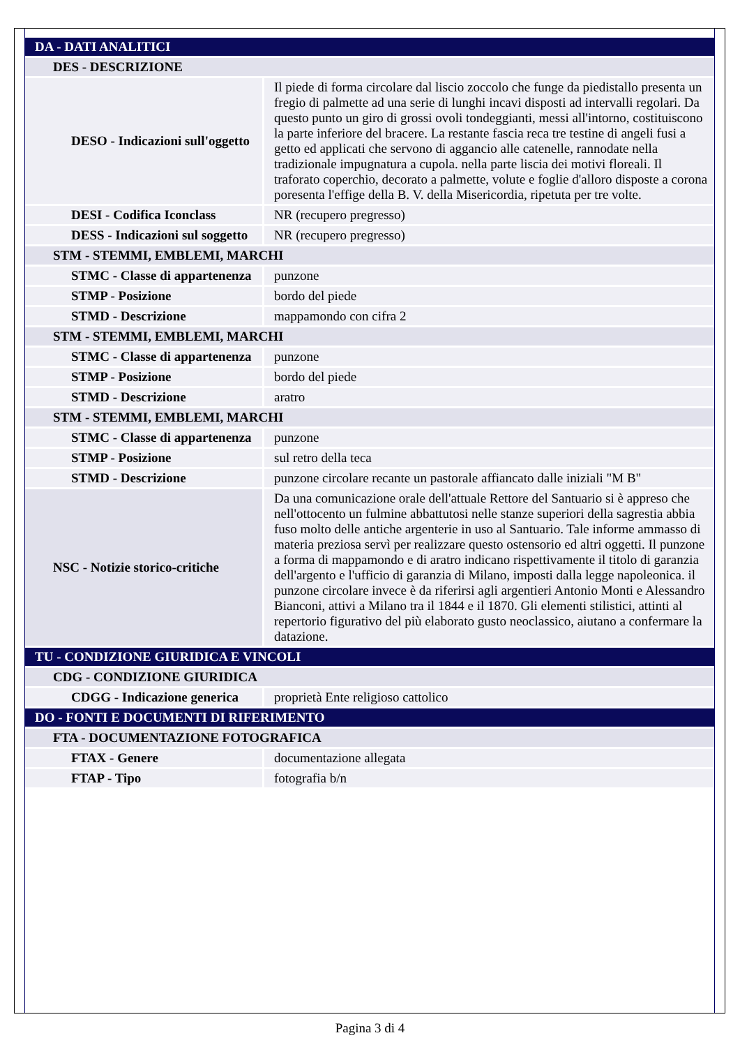| DA - DATI ANALITICI | |
| DES - DESCRIZIONE | |
| DESO - Indicazioni sull'oggetto | Il piede di forma circolare dal liscio zoccolo che funge da piedistallo presenta un fregio di palmette ad una serie di lunghi incavi disposti ad intervalli regolari. Da questo punto un giro di grossi ovoli tondeggianti, messi all'intorno, costituiscono la parte inferiore del bracere. La restante fascia reca tre testine di angeli fusi a getto ed applicati che servono di aggancio alle catenelle, rannodate nella tradizionale impugnatura a cupola. nella parte liscia dei motivi floreali. Il traforato coperchio, decorato a palmette, volute e foglie d'alloro disposte a corona poresenta l'effige della B. V. della Misericordia, ripetuta per tre volte. |
| DESI - Codifica Iconclass | NR (recupero pregresso) |
| DESS - Indicazioni sul soggetto | NR (recupero pregresso) |
| STM - STEMMI, EMBLEMI, MARCHI | |
| STMC - Classe di appartenenza | punzone |
| STMP - Posizione | bordo del piede |
| STMD - Descrizione | mappamondo con cifra 2 |
| STM - STEMMI, EMBLEMI, MARCHI | |
| STMC - Classe di appartenenza | punzone |
| STMP - Posizione | bordo del piede |
| STMD - Descrizione | aratro |
| STM - STEMMI, EMBLEMI, MARCHI | |
| STMC - Classe di appartenenza | punzone |
| STMP - Posizione | sul retro della teca |
| STMD - Descrizione | punzone circolare recante un pastorale affiancato dalle iniziali "M B" |
| NSC - Notizie storico-critiche | Da una comunicazione orale dell'attuale Rettore del Santuario si è appreso che nell'ottocento un fulmine abbattutosi nelle stanze superiori della sagrestia abbia fuso molto delle antiche argenterie in uso al Santuario. Tale informe ammasso di materia preziosa servì per realizzare questo ostensorio ed altri oggetti. Il punzone a forma di mappamondo e di aratro indicano rispettivamente il titolo di garanzia dell'argento e l'ufficio di garanzia di Milano, imposti dalla legge napoleonica. il punzone circolare invece è da riferirsi agli argentieri Antonio Monti e Alessandro Bianconi, attivi a Milano tra il 1844 e il 1870. Gli elementi stilistici, attinti al repertorio figurativo del più elaborato gusto neoclassico, aiutano a confermare la datazione. |
| TU - CONDIZIONE GIURIDICA E VINCOLI | |
| CDG - CONDIZIONE GIURIDICA | |
| CDGG - Indicazione generica | proprietà Ente religioso cattolico |
| DO - FONTI E DOCUMENTI DI RIFERIMENTO | |
| FTA - DOCUMENTAZIONE FOTOGRAFICA | |
| FTAX - Genere | documentazione allegata |
| FTAP - Tipo | fotografia b/n |
Pagina 3 di 4